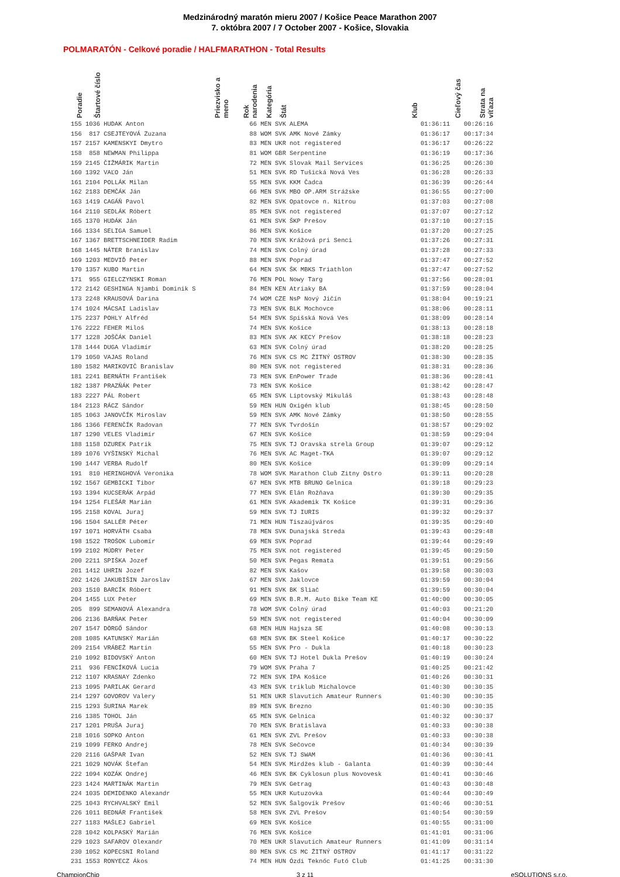Medzinárodný maratón mieru 2007 / Košice Peace Marathon 2007
7. októbra 2007 / 7 October 2007 - Košice, Slovakia
POLMARATÓN - Celkové poradie / HALFMARATHON - Total Results
| Poradie | Štartové číslo | Priezvisko a meno | Rok narodenia | Kategória | Štát | Klub | Cieľový čas | Strata na víťaza |
| --- | --- | --- | --- | --- | --- | --- | --- | --- |
| 155 | 1036 | HUDAK Anton | 66 | MEN | SVK | ALEMA | 01:36:11 | 00:26:16 |
| 156 | 817 | CSEJTEYOVÁ Zuzana | 88 | WOM | SVK | AMK Nové Zámky | 01:36:17 | 00:17:34 |
| 157 | 2157 | KAMENSKYI Dmytro | 83 | MEN | UKR | not registered | 01:36:17 | 00:26:22 |
| 158 | 858 | NEWMAN Philippa | 81 | WOM | GBR | Serpentine | 01:36:19 | 00:17:36 |
| 159 | 2145 | ČIŽMÁRIK Martin | 72 | MEN | SVK | Slovak Mail Services | 01:36:25 | 00:26:30 |
| 160 | 1392 | VAĽO Ján | 51 | MEN | SVK | RD Tušická Nová Ves | 01:36:28 | 00:26:33 |
| 161 | 2104 | POLLÁK Milan | 55 | MEN | SVK | KKM Čadca | 01:36:39 | 00:26:44 |
| 162 | 2183 | DEMČÁK Ján | 66 | MEN | SVK | MBO OP.ARM Strážske | 01:36:55 | 00:27:00 |
| 163 | 1419 | CAGÁŇ Pavol | 82 | MEN | SVK | Opatovce n. Nitrou | 01:37:03 | 00:27:08 |
| 164 | 2110 | SEDLÁK Róbert | 85 | MEN | SVK | not registered | 01:37:07 | 00:27:12 |
| 165 | 1370 | HUDÁK Ján | 61 | MEN | SVK | ŠKP Prešov | 01:37:10 | 00:27:15 |
| 166 | 1334 | SELIGA Samuel | 86 | MEN | SVK | Košice | 01:37:20 | 00:27:25 |
| 167 | 1367 | BRETTSCHNEIDER Radim | 70 | MEN | SVK | Krážová pri Senci | 01:37:26 | 00:27:31 |
| 168 | 1445 | NÁTER Branislav | 74 | MEN | SVK | Colný úrad | 01:37:28 | 00:27:33 |
| 169 | 1203 | MEDVIĎ Peter | 88 | MEN | SVK | Poprad | 01:37:47 | 00:27:52 |
| 170 | 1357 | KUBO Martin | 64 | MEN | SVK | ŠK MBKS Triathlon | 01:37:47 | 00:27:52 |
| 171 | 955 | GIELCZYNSKI Roman | 76 | MEN | POL | Nowy Targ | 01:37:56 | 00:28:01 |
| 172 | 2142 | GESHINGA Njambi Dominik S | 84 | MEN | KEN | Atriaky BA | 01:37:59 | 00:28:04 |
| 173 | 2248 | KRAUSOVÁ Darina | 74 | WOM | CZE | NsP Nový Jičín | 01:38:04 | 00:19:21 |
| 174 | 1024 | MÁCSAI Ladislav | 73 | MEN | SVK | BLK Mochovce | 01:38:06 | 00:28:11 |
| 175 | 2237 | POHLY Alfréd | 54 | MEN | SVK | Spišská Nová Ves | 01:38:09 | 00:28:14 |
| 176 | 2222 | FEHER Miloš | 74 | MEN | SVK | Košice | 01:38:13 | 00:28:18 |
| 177 | 1228 | JOŠČÁK Daniel | 83 | MEN | SVK | AK KECY Prešov | 01:38:18 | 00:28:23 |
| 178 | 1444 | DUGA Vladimír | 63 | MEN | SVK | Colný úrad | 01:38:20 | 00:28:25 |
| 179 | 1050 | VAJAS Roland | 76 | MEN | SVK | CS MC ŽITNÝ OSTROV | 01:38:30 | 00:28:35 |
| 180 | 1582 | MARIKOVIČ Branislav | 80 | MEN | SVK | not registered | 01:38:31 | 00:28:36 |
| 181 | 2241 | BERNÁTH František | 73 | MEN | SVK | EnPower Trade | 01:38:36 | 00:28:41 |
| 182 | 1387 | PRAZŇÁK Peter | 73 | MEN | SVK | Košice | 01:38:42 | 00:28:47 |
| 183 | 2227 | PÁL Robert | 65 | MEN | SVK | Liptovský Mikuláš | 01:38:43 | 00:28:48 |
| 184 | 2123 | RÁCZ Sándor | 59 | MEN | HUN | Oxigén klub | 01:38:45 | 00:28:50 |
| 185 | 1063 | JANOVČÍK Miroslav | 59 | MEN | SVK | AMK Nové Zámky | 01:38:50 | 00:28:55 |
| 186 | 1366 | FERENČÍK Radovan | 77 | MEN | SVK | Tvrdošín | 01:38:57 | 00:29:02 |
| 187 | 1290 | VELES Vladimír | 67 | MEN | SVK | Košice | 01:38:59 | 00:29:04 |
| 188 | 1158 | DZUREK Patrik | 75 | MEN | SVK | TJ Oravska strela Group | 01:39:07 | 00:29:12 |
| 189 | 1076 | VYŠINSKÝ Michal | 76 | MEN | SVK | AC Maget-TKA | 01:39:07 | 00:29:12 |
| 190 | 1447 | VERBA Rudolf | 80 | MEN | SVK | Košice | 01:39:09 | 00:29:14 |
| 191 | 810 | HERINGHOVÁ Veronika | 78 | WOM | SVK | Marathon Club Zitny Ostro | 01:39:11 | 00:20:28 |
| 192 | 1567 | GEMBICKI Tibor | 67 | MEN | SVK | MTB BRUNO Gelnica | 01:39:18 | 00:29:23 |
| 193 | 1394 | KUCSERÁK Arpád | 77 | MEN | SVK | Elán Rožňava | 01:39:30 | 00:29:35 |
| 194 | 1254 | FLEŠÁR Marián | 61 | MEN | SVK | Akademik TK Košice | 01:39:31 | 00:29:36 |
| 195 | 2158 | KOVAL Juraj | 59 | MEN | SVK | TJ IURIS | 01:39:32 | 00:29:37 |
| 196 | 1504 | SALLÉR Péter | 71 | MEN | HUN | Tiszaújváros | 01:39:35 | 00:29:40 |
| 197 | 1071 | HORVÁTH Csaba | 78 | MEN | SVK | Dunajská Streda | 01:39:43 | 00:29:48 |
| 198 | 1522 | TROŠOK Lubomír | 69 | MEN | SVK | Poprad | 01:39:44 | 00:29:49 |
| 199 | 2102 | MÚDRY Peter | 75 | MEN | SVK | not registered | 01:39:45 | 00:29:50 |
| 200 | 2211 | SPIŠKA Jozef | 50 | MEN | SVK | Pegas Remata | 01:39:51 | 00:29:56 |
| 201 | 1412 | UHRIN Jozef | 82 | MEN | SVK | Kašov | 01:39:58 | 00:30:03 |
| 202 | 1426 | JAKUBIŠIN Jaroslav | 67 | MEN | SVK | Jaklovce | 01:39:59 | 00:30:04 |
| 203 | 1510 | BARCÍK Róbert | 91 | MEN | SVK | BK Sliač | 01:39:59 | 00:30:04 |
| 204 | 1455 | LUX Peter | 69 | MEN | SVK | B.R.M. Auto Bike Team KE | 01:40:00 | 00:30:05 |
| 205 | 899 | SEMANOVÁ Alexandra | 78 | WOM | SVK | Colný úrad | 01:40:03 | 00:21:20 |
| 206 | 2136 | BARŇAK Peter | 59 | MEN | SVK | not registered | 01:40:04 | 00:30:09 |
| 207 | 1547 | DÖRGŐ Sándor | 68 | MEN | HUN | Hajsza SE | 01:40:08 | 00:30:13 |
| 208 | 1085 | KATUNSKÝ Marián | 68 | MEN | SVK | BK Steel Košice | 01:40:17 | 00:30:22 |
| 209 | 2154 | VRÁBEŽ Martin | 55 | MEN | SVK | Pro - Dukla | 01:40:18 | 00:30:23 |
| 210 | 1092 | BIDOVSKÝ Anton | 60 | MEN | SVK | TJ Hotel Dukla Prešov | 01:40:19 | 00:30:24 |
| 211 | 936 | FENCÍKOVÁ Lucia | 79 | WOM | SVK | Praha 7 | 01:40:25 | 00:21:42 |
| 212 | 1107 | KRASNAY Zdenko | 72 | MEN | SVK | IPA Košice | 01:40:26 | 00:30:31 |
| 213 | 1095 | PARILAK Gerard | 43 | MEN | SVK | triklub Michalovce | 01:40:30 | 00:30:35 |
| 214 | 1297 | GOVOROV Valery | 51 | MEN | UKR | Slavutich Amateur Runners | 01:40:30 | 00:30:35 |
| 215 | 1293 | ŠURINA Marek | 89 | MEN | SVK | Brezno | 01:40:30 | 00:30:35 |
| 216 | 1385 | TOHOL Ján | 65 | MEN | SVK | Gelnica | 01:40:32 | 00:30:37 |
| 217 | 1201 | PRUŠA Juraj | 70 | MEN | SVK | Bratislava | 01:40:33 | 00:30:38 |
| 218 | 1016 | SOPKO Anton | 61 | MEN | SVK | ZVL Prešov | 01:40:33 | 00:30:38 |
| 219 | 1099 | FERKO Andrej | 78 | MEN | SVK | Sečovce | 01:40:34 | 00:30:39 |
| 220 | 2116 | GAŠPAR Ivan | 52 | MEN | SVK | TJ SWAM | 01:40:36 | 00:30:41 |
| 221 | 1029 | NOVÁK Štefan | 54 | MEN | SVK | Mirdžes klub - Galanta | 01:40:39 | 00:30:44 |
| 222 | 1094 | KOZÁK Ondrej | 46 | MEN | SVK | BK Cyklosun plus Novovesk | 01:40:41 | 00:30:46 |
| 223 | 1424 | MARTINÁK Martin | 79 | MEN | SVK | Getrag | 01:40:43 | 00:30:48 |
| 224 | 1035 | DEMIDENKO Alexandr | 55 | MEN | UKR | Kutuzovka | 01:40:44 | 00:30:49 |
| 225 | 1043 | RYCHVALSKÝ Emil | 52 | MEN | SVK | Šalgovík Prešov | 01:40:46 | 00:30:51 |
| 226 | 1011 | BEDNÁR František | 58 | MEN | SVK | ZVL Prešov | 01:40:54 | 00:30:59 |
| 227 | 1183 | MAŠLEJ Gabriel | 69 | MEN | SVK | Košice | 01:40:55 | 00:31:00 |
| 228 | 1042 | KOLPASKÝ Marián | 76 | MEN | SVK | Košice | 01:41:01 | 00:31:06 |
| 229 | 1023 | SAFAROV Olexandr | 70 | MEN | UKR | Slavutich Amateur Runners | 01:41:09 | 00:31:14 |
| 230 | 1052 | KOPECSNI Roland | 80 | MEN | SVK | CS MC ŽITNÝ OSTROV | 01:41:17 | 00:31:22 |
| 231 | 1553 | RONYECZ Ákos | 74 | MEN | HUN | Ózdi Teknőc Futó Club | 01:41:25 | 00:31:30 |
ChampionChip 3 z 11 eSOLUTIONS s.r.o.